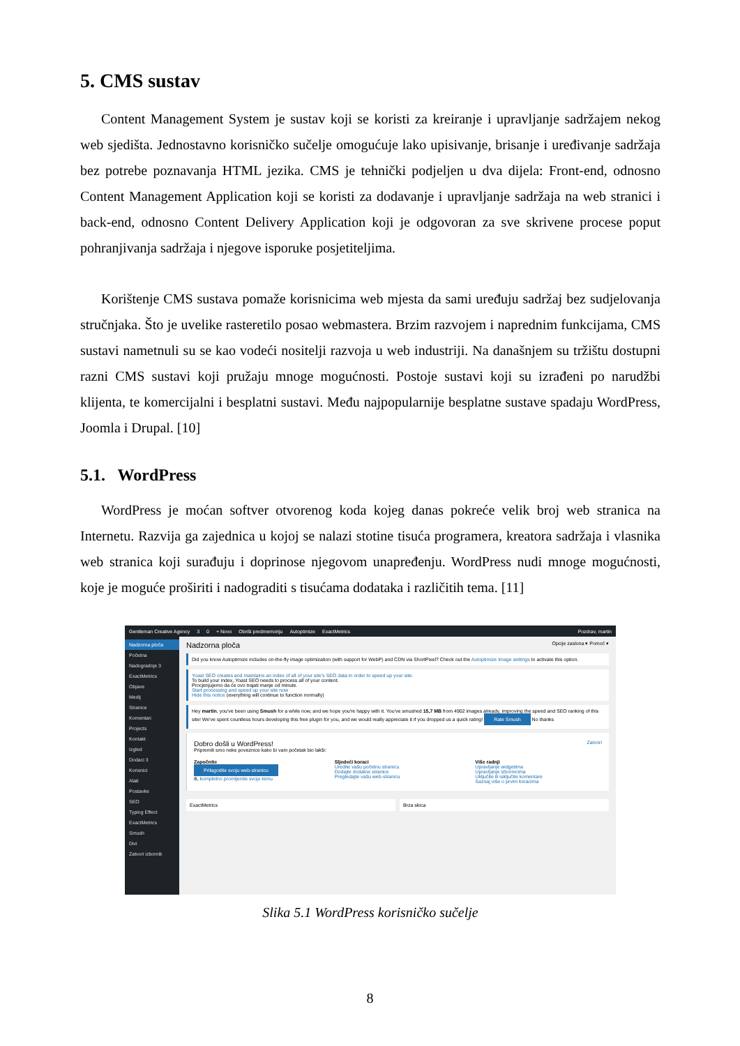5. CMS sustav
Content Management System je sustav koji se koristi za kreiranje i upravljanje sadržajem nekog web sjedišta. Jednostavno korisničko sučelje omogućuje lako upisivanje, brisanje i uređivanje sadržaja bez potrebe poznavanja HTML jezika. CMS je tehnički podjeljen u dva dijela: Front-end, odnosno Content Management Application koji se koristi za dodavanje i upravljanje sadržaja na web stranici i back-end, odnosno Content Delivery Application koji je odgovoran za sve skrivene procese poput pohranjivanja sadržaja i njegove isporuke posjetiteljima.
Korištenje CMS sustava pomaže korisnicima web mjesta da sami uređuju sadržaj bez sudjelovanja stručnjaka. Što je uvelike rasteretilo posao webmastera. Brzim razvojem i naprednim funkcijama, CMS sustavi nametnuli su se kao vodeći nositelji razvoja u web industriji. Na današnjem su tržištu dostupni razni CMS sustavi koji pružaju mnoge mogućnosti. Postoje sustavi koji su izrađeni po narudžbi klijenta, te komercijalni i besplatni sustavi. Među najpopularnije besplatne sustave spadaju WordPress, Joomla i Drupal. [10]
5.1. WordPress
WordPress je moćan softver otvorenog koda kojeg danas pokreće velik broj web stranica na Internetu. Razvija ga zajednica u kojoj se nalazi stotine tisuća programera, kreatora sadržaja i vlasnika web stranica koji surađuju i doprinose njegovom unapređenju. WordPress nudi mnoge mogućnosti, koje je moguće proširiti i nadograditi s tisućama dodataka i različitih tema. [11]
Gentleman Creative Agency 3 0 + Novo Obriši predmemoriju Autoptimize ExactMetrics Pozdrav, martin
Nadzorna ploča
Početna
Nadogradnje 3
ExactMetrics
Objave
Medij
Stranice
Komentari
Projects
Kontakt
Izgled
Dodaci 3
Korisnici
Alati
Postavke
SEO
Typing Effect
ExactMetrics
Smush
Divi
Zatvori izbornik
Nadzorna ploča Opcije zaslona ▾ Pomoć ▾
Did you know Autoptimize includes on-the-fly image optimization (with support for WebP) and CDN via ShortPixel? Check out the Autoptimize Image settings to activate this option.
Yoast SEO creates and maintains an index of all of your site's SEO data in order to speed up your site.
To build your index, Yoast SEO needs to process all of your content.
Procjenjujemo da će ovo trajati manje od minute.
Start processing and speed up your site now
Hide this notice (everything will continue to function normally)
Hey martin, you've been using Smush for a while now, and we hope you're happy with it. You've smushed 15,7 MB from 4902 images already, improving the speed and SEO ranking of this site! We've spent countless hours developing this free plugin for you, and we would really appreciate it if you dropped us a quick rating! Rate Smush No thanks
Dobro došli u WordPress! Zatvori
Pripremili smo neke poveznice kako bi vam početak bio lakši:
Započnite
Prilagodite svoju web-stranicu
ili, kompletno promijenite svoju temu
Sljedeći koraci
Uredite vašu početnu stranicu
Dodajte dodatne stranice
Pregledajte vašu web-stranicu
Više radnji
Upravljanje widgetima
Upravljanje izbornicima
Uključite ili isključite komentare
Saznaj više o prvim koracima
ExactMetrics Brza skica
Slika 5.1 WordPress korisničko sučelje
8